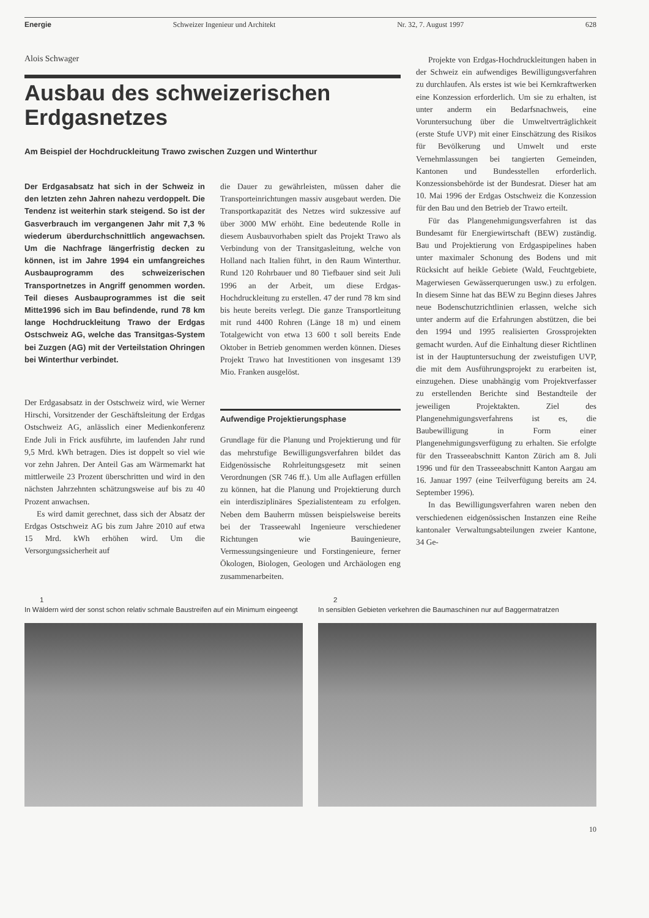Energie Schweizer Ingenieur und Architekt Nr. 32, 7. August 1997 628
Alois Schwager
Ausbau des schweizerischen Erdgasnetzes
Am Beispiel der Hochdruckleitung Trawo zwischen Zuzgen und Winterthur
Der Erdgasabsatz hat sich in der Schweiz in den letzten zehn Jahren nahezu verdoppelt. Die Tendenz ist weiterhin stark steigend. So ist der Gasverbrauch im vergangenen Jahr mit 7,3 % wiederum überdurchschnittlich angewachsen. Um die Nachfrage längerfristig decken zu können, ist im Jahre 1994 ein umfangreiches Ausbauprogramm des schweizerischen Transportnetzes in Angriff genommen worden. Teil dieses Ausbauprogrammes ist die seit Mitte1996 sich im Bau befindende, rund 78 km lange Hochdruckleitung Trawo der Erdgas Ostschweiz AG, welche das Transitgas-System bei Zuzgen (AG) mit der Verteilstation Ohringen bei Winterthur verbindet.
Der Erdgasabsatz in der Ostschweiz wird, wie Werner Hirschi, Vorsitzender der Geschäftsleitung der Erdgas Ostschweiz AG, anlässlich einer Medienkonferenz Ende Juli in Frick ausführte, im laufenden Jahr rund 9,5 Mrd. kWh betragen. Dies ist doppelt so viel wie vor zehn Jahren. Der Anteil Gas am Wärmemarkt hat mittlerweile 23 Prozent überschritten und wird in den nächsten Jahrzehnten schätzungsweise auf bis zu 40 Prozent anwachsen.
Es wird damit gerechnet, dass sich der Absatz der Erdgas Ostschweiz AG bis zum Jahre 2010 auf etwa 15 Mrd. kWh erhöhen wird. Um die Versorgungssicherheit auf
die Dauer zu gewährleisten, müssen daher die Transporteinrichtungen massiv ausgebaut werden. Die Transportkapazität des Netzes wird sukzessive auf über 3000 MW erhöht. Eine bedeutende Rolle in diesem Ausbauvorhaben spielt das Projekt Trawo als Verbindung von der Transitgasleitung, welche von Holland nach Italien führt, in den Raum Winterthur. Rund 120 Rohrbauer und 80 Tiefbauer sind seit Juli 1996 an der Arbeit, um diese Erdgas-Hochdruckleitung zu erstellen. 47 der rund 78 km sind bis heute bereits verlegt. Die ganze Transportleitung mit rund 4400 Rohren (Länge 18 m) und einem Totalgewicht von etwa 13 600 t soll bereits Ende Oktober in Betrieb genommen werden können. Dieses Projekt Trawo hat Investitionen von insgesamt 139 Mio. Franken ausgelöst.
Aufwendige Projektierungsphase
Grundlage für die Planung und Projektierung und für das mehrstufige Bewilligungsverfahren bildet das Eidgenössische Rohrleitungsgesetz mit seinen Verordnungen (SR 746 ff.). Um alle Auflagen erfüllen zu können, hat die Planung und Projektierung durch ein interdisziplinäres Spezialistenteam zu erfolgen. Neben dem Bauherrn müssen beispielsweise bereits bei der Trasseewahl Ingenieure verschiedener Richtungen wie Bauingenieure, Vermessungsingenieure und Forstingenieure, ferner Ökologen, Biologen, Geologen und Archäologen eng zusammenarbeiten.
Projekte von Erdgas-Hochdruckleitungen haben in der Schweiz ein aufwendiges Bewilligungsverfahren zu durchlaufen. Als erstes ist wie bei Kernkraftwerken eine Konzession erforderlich. Um sie zu erhalten, ist unter anderm ein Bedarfsnachweis, eine Voruntersuchung über die Umweltverträglichkeit (erste Stufe UVP) mit einer Einschätzung des Risikos für Bevölkerung und Umwelt und erste Vernehmlassungen bei tangierten Gemeinden, Kantonen und Bundesstellen erforderlich. Konzessionsbehörde ist der Bundesrat. Dieser hat am 10. Mai 1996 der Erdgas Ostschweiz die Konzession für den Bau und den Betrieb der Trawo erteilt.
Für das Plangenehmigungsverfahren ist das Bundesamt für Energiewirtschaft (BEW) zuständig. Bau und Projektierung von Erdgaspipelines haben unter maximaler Schonung des Bodens und mit Rücksicht auf heikle Gebiete (Wald, Feuchtgebiete, Magerwiesen Gewässerquerungen usw.) zu erfolgen. In diesem Sinne hat das BEW zu Beginn dieses Jahres neue Bodenschutzrichtlinien erlassen, welche sich unter anderm auf die Erfahrungen abstützen, die bei den 1994 und 1995 realisierten Grossprojekten gemacht wurden. Auf die Einhaltung dieser Richtlinen ist in der Hauptuntersuchung der zweistufigen UVP, die mit dem Ausführungsprojekt zu erarbeiten ist, einzugehen. Diese unabhängig vom Projektverfasser zu erstellenden Berichte sind Bestandteile der jeweiligen Projektakten. Ziel des Plangenehmigungsverfahrens ist es, die Baubewilligung in Form einer Plangenehmigungsverfügung zu erhalten. Sie erfolgte für den Trasseeabschnitt Kanton Zürich am 8. Juli 1996 und für den Trasseeabschnitt Kanton Aargau am 16. Januar 1997 (eine Teilverfügung bereits am 24. September 1996).
In das Bewilligungsverfahren waren neben den verschiedenen eidgenössischen Instanzen eine Reihe kantonaler Verwaltungsabteilungen zweier Kantone, 34 Ge-
1
In Wäldern wird der sonst schon relativ schmale Baustreifen auf ein Minimum eingeengt
2
In sensiblen Gebieten verkehren die Baumaschinen nur auf Baggermatratzen
10